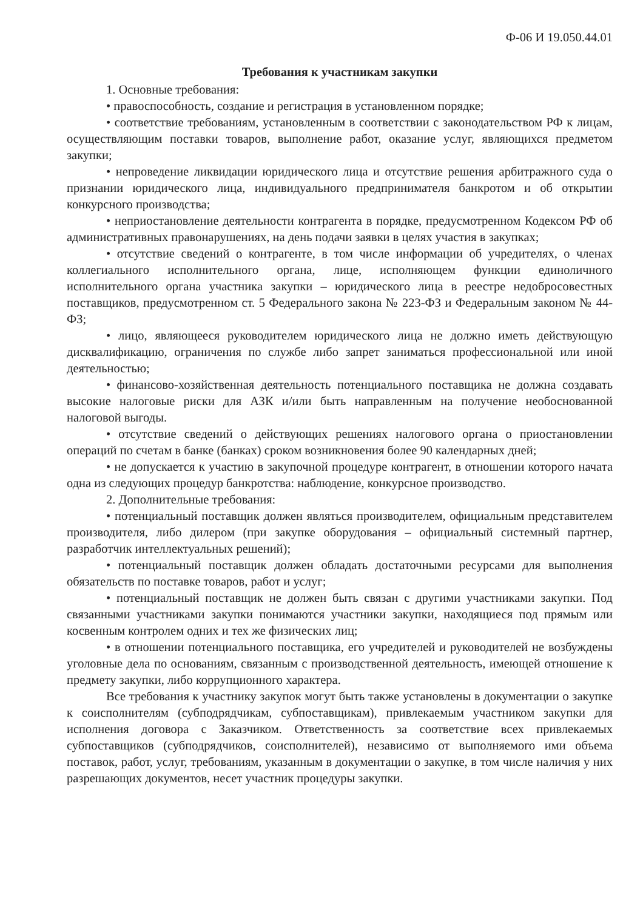Ф-06 И 19.050.44.01
Требования к участникам закупки
1. Основные требования:
• правоспособность, создание и регистрация в установленном порядке;
• соответствие требованиям, установленным в соответствии с законодательством РФ к лицам, осуществляющим поставки товаров, выполнение работ, оказание услуг, являющихся предметом закупки;
• непроведение ликвидации юридического лица и отсутствие решения арбитражного суда о признании юридического лица, индивидуального предпринимателя банкротом и об открытии конкурсного производства;
• неприостановление деятельности контрагента в порядке, предусмотренном Кодексом РФ об административных правонарушениях, на день подачи заявки в целях участия в закупках;
• отсутствие сведений о контрагенте, в том числе информации об учредителях, о членах коллегиального исполнительного органа, лице, исполняющем функции единоличного исполнительного органа участника закупки – юридического лица в реестре недобросовестных поставщиков, предусмотренном ст. 5 Федерального закона № 223-ФЗ и Федеральным законом № 44-ФЗ;
• лицо, являющееся руководителем юридического лица не должно иметь действующую дисквалификацию, ограничения по службе либо запрет заниматься профессиональной или иной деятельностью;
• финансово-хозяйственная деятельность потенциального поставщика не должна создавать высокие налоговые риски для АЗК и/или быть направленным на получение необоснованной налоговой выгоды.
• отсутствие сведений о действующих решениях налогового органа о приостановлении операций по счетам в банке (банках) сроком возникновения более 90 календарных дней;
• не допускается к участию в закупочной процедуре контрагент, в отношении которого начата одна из следующих процедур банкротства: наблюдение, конкурсное производство.
2. Дополнительные требования:
• потенциальный поставщик должен являться производителем, официальным представителем производителя, либо дилером (при закупке оборудования – официальный системный партнер, разработчик интеллектуальных решений);
• потенциальный поставщик должен обладать достаточными ресурсами для выполнения обязательств по поставке товаров, работ и услуг;
• потенциальный поставщик не должен быть связан с другими участниками закупки. Под связанными участниками закупки понимаются участники закупки, находящиеся под прямым или косвенным контролем одних и тех же физических лиц;
• в отношении потенциального поставщика, его учредителей и руководителей не возбуждены уголовные дела по основаниям, связанным с производственной деятельность, имеющей отношение к предмету закупки, либо коррупционного характера.
Все требования к участнику закупок могут быть также установлены в документации о закупке к соисполнителям (субподрядчикам, субпоставщикам), привлекаемым участником закупки для исполнения договора с Заказчиком. Ответственность за соответствие всех привлекаемых субпоставщиков (субподрядчиков, соисполнителей), независимо от выполняемого ими объема поставок, работ, услуг, требованиям, указанным в документации о закупке, в том числе наличия у них разрешающих документов, несет участник процедуры закупки.